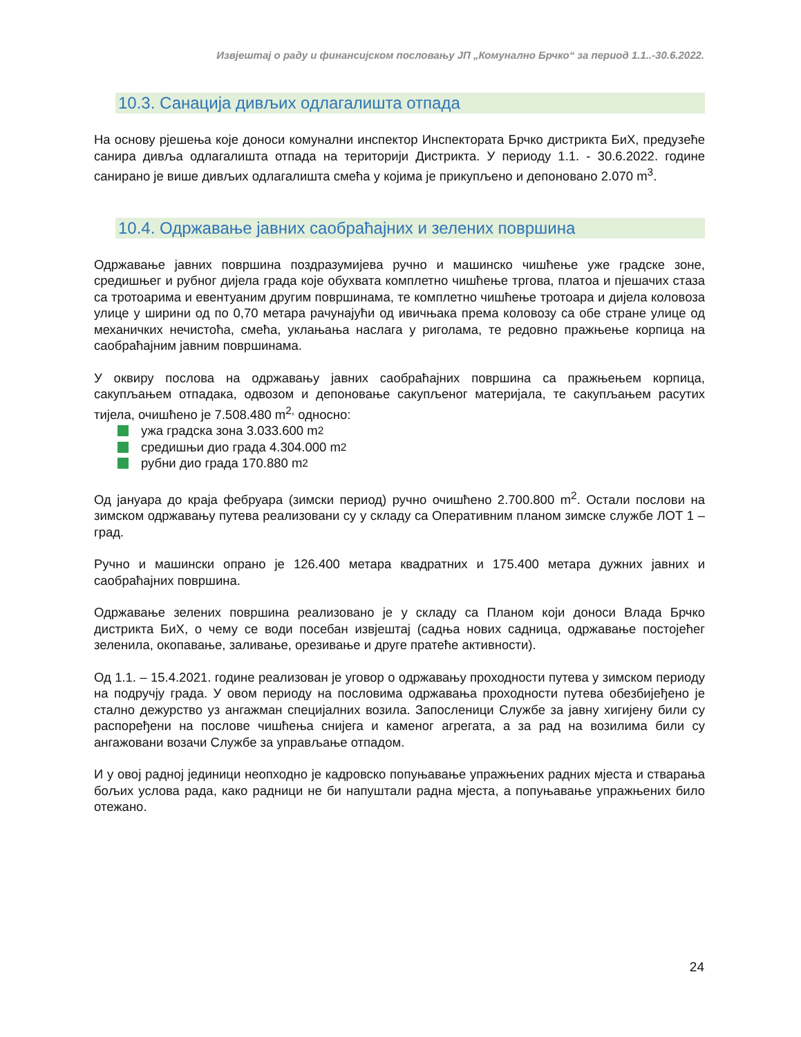Извјештај о раду и финансијском пословању ЈП „Комунално Брчко“ за период 1.1..-30.6.2022.
10.3. Санација дивљих одлагалишта отпада
На основу рјешења које доноси комунални инспектор Инспектората Брчко дистрикта БиХ, предузеће санира дивља одлагалишта отпада на територији Дистрикта. У периоду 1.1. - 30.6.2022. године санирано је више дивљих одлагалишта смећа у којима је прикупљено и депоновано 2.070 m<sup>3</sup>.
10.4. Одржавање јавних саобраћајних и зелених површина
Одржавање јавних површина поздразумијева ручно и машинско чишћење уже градске зоне, средишњег и рубног дијела града које обухвата комплетно чишћење тргова, платоа и пјешачих стаза са тротоарима и евентуаним другим површинама, те комплетно чишћење тротоара и дијела коловоза улице у ширини од по 0,70 метара рачунајући од ивичњака према коловозу са обе стране улице од механичких нечистоћа, смећа, уклањања наслага у риголама, те редовно пражњење корпица на саобраћајним јавним површинама.
У оквиру послова на одржавању јавних саобраћајних површина са пражњењем корпица, сакупљањем отпадака, одвозом и депоновање сакупљеног материјала, те сакупљањем расутих тијела, очишћено је 7.508.480 m<sup>2,</sup> односно:
ужа градска зона 3.033.600 m<sup>2</sup>
средишњи дио града 4.304.000 m<sup>2</sup>
рубни дио града 170.880 m<sup>2</sup>
Од јануара до краја фебруара (зимски период) ручно очишћено 2.700.800 m<sup>2</sup>. Остали послови на зимском одржавању путева реализовани су у складу са Оперативним планом зимске службе ЛОТ 1 – град.
Ручно и машински опрано је 126.400 метара квадратних и 175.400 метара дужних јавних и саобраћајних површина.
Одржавање зелених површина реализовано је у складу са Планом који доноси Влада Брчко дистрикта БиХ, о чему се води посебан извјештај (садња нових садница, одржавање постојећег зеленила, окопавање, заливање, орезивање и друге пратеће активности).
Од 1.1. – 15.4.2021. године реализован је уговор о одржавању проходности путева у зимском периоду на подручју града. У овом периоду на пословима одржавања проходности путева обезбијеђено је стално дежурство уз ангажман специјалних возила. Запосленици Службе за јавну хигијену били су распоређени на послове чишћења снијега и каменог агрегата, а за рад на возилима били су ангажовани возачи Службе за управљање отпадом.
И у овој радној јединици неопходно је кадровско попуњавање упражњених радних мјеста и стварања бољих услова рада, како радници не би напуштали радна мјеста, а попуњавање упражњених било отежано.
24